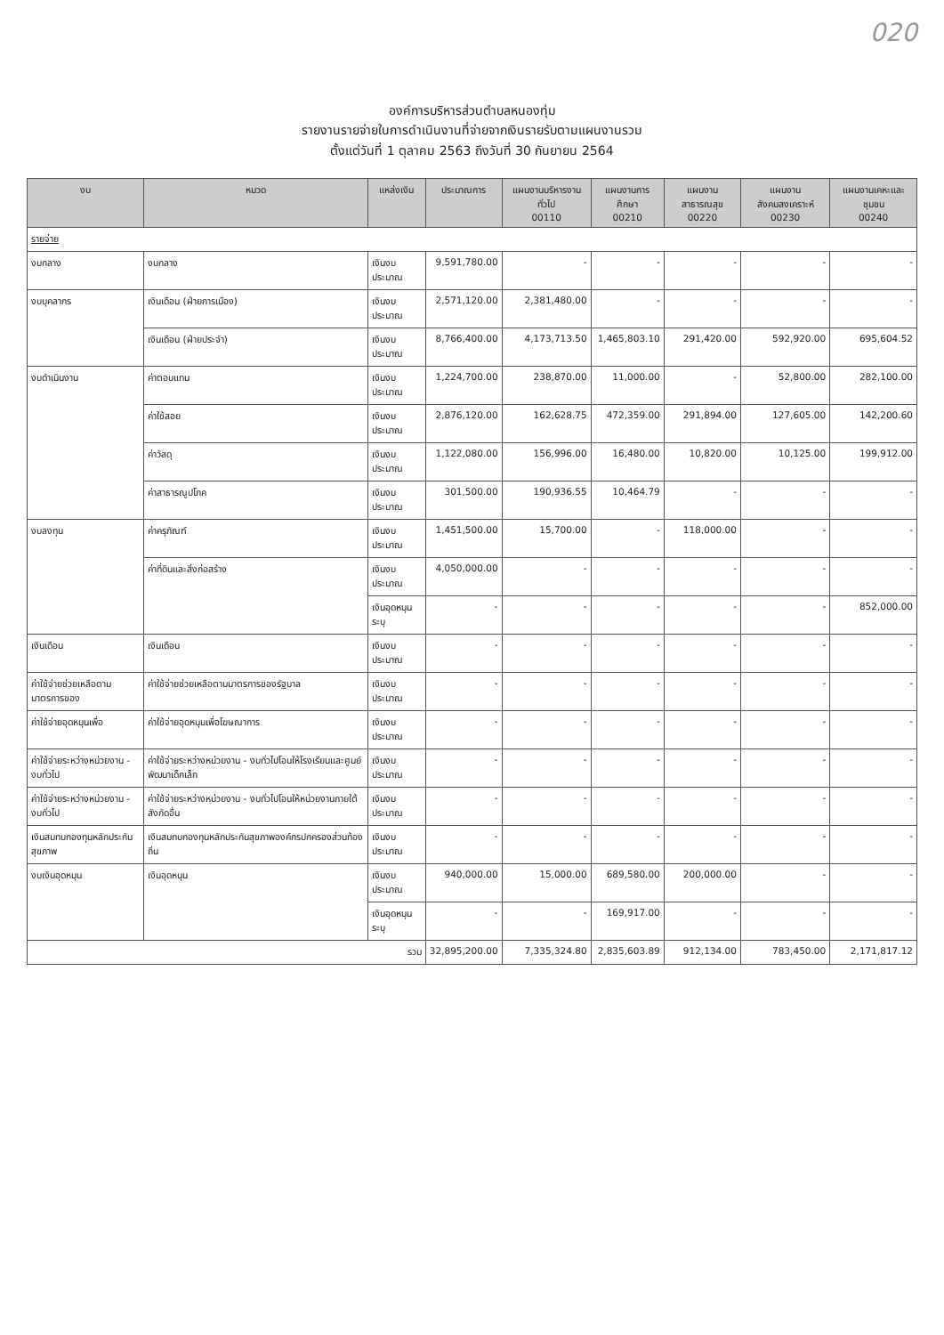020
องค์การบริหารส่วนตำบลหนองทุ่ม
รายงานรายจ่ายในการดำเนินงานที่จ่ายจากเงินรายรับตามแผนงานรวม
ตั้งแต่วันที่ 1 ตุลาคม 2563 ถึงวันที่ 30 กันยายน 2564
| งบ | หมวด | แหล่งเงิน | ประมาณการ | แผนงานบริหารงานทั่วไป 00110 | แผนงานการศึกษา 00210 | แผนงานสาธารณสุข 00220 | แผนงานสังคมสงเคราะห์ 00230 | แผนงานเคหะและชุมชน 00240 |
| --- | --- | --- | --- | --- | --- | --- | --- | --- |
| รายจ่าย | | | | | | | | |
| งบกลาง | งบกลาง | เงินงบประมาณ | 9,591,780.00 | - | - | - | - | - |
| งบบุคลากร | เงินเดือน (ฝ่ายการเมือง) | เงินงบประมาณ | 2,571,120.00 | 2,381,480.00 | - | - | - | - |
| | เงินเดือน (ฝ่ายประจำ) | เงินงบประมาณ | 8,766,400.00 | 4,173,713.50 | 1,465,803.10 | 291,420.00 | 592,920.00 | 695,604.52 |
| งบดำเนินงาน | ค่าตอบแทน | เงินงบประมาณ | 1,224,700.00 | 238,870.00 | 11,000.00 | - | 52,800.00 | 282,100.00 |
| | ค่าใช้สอย | เงินงบประมาณ | 2,876,120.00 | 162,628.75 | 472,359.00 | 291,894.00 | 127,605.00 | 142,200.60 |
| | ค่าวัสดุ | เงินงบประมาณ | 1,122,080.00 | 156,996.00 | 16,480.00 | 10,820.00 | 10,125.00 | 199,912.00 |
| | ค่าสาธารณูปโภค | เงินงบประมาณ | 301,500.00 | 190,936.55 | 10,464.79 | - | - | - |
| งบลงทุน | ค่าครุภัณฑ์ | เงินงบประมาณ | 1,451,500.00 | 15,700.00 | - | 118,000.00 | - | - |
| | ค่าที่ดินและสิ่งก่อสร้าง | เงินงบประมาณ | 4,050,000.00 | - | - | - | - | - |
| | | เงินอุดหนุนระบุ | - | - | - | - | - | 852,000.00 |
| เงินเดือน | เงินเดือน | เงินงบประมาณ | - | - | - | - | - | - |
| ค่าใช้จ่ายช่วยเหลือตามมาตรการของ | ค่าใช้จ่ายช่วยเหลือตามมาตรการของรัฐบาล | เงินงบประมาณ | - | - | - | - | - | - |
| ค่าใช้จ่ายอุดหนุนเพื่อ | ค่าใช้จ่ายอุดหนุนเพื่อโฆษณาการ | เงินงบประมาณ | - | - | - | - | - | - |
| ค่าใช้จ่ายระหว่างหน่วยงาน - งบทั่วไป | ค่าใช้จ่ายระหว่างหน่วยงาน - งบทั่วไปโอนให้โรงเรียนและศูนย์พัฒนาเด็กเล็ก | เงินงบประมาณ | - | - | - | - | - | - |
| ค่าใช้จ่ายระหว่างหน่วยงาน - งบทั่วไป | ค่าใช้จ่ายระหว่างหน่วยงาน - งบทั่วไปโอนให้หน่วยงานภายใต้สังกัดอื่น | เงินงบประมาณ | - | - | - | - | - | - |
| เงินสมทบกองทุนหลักประกันสุขภาพ | เงินสมทบกองทุนหลักประกันสุขภาพองค์กรปกครองส่วนท้องถิ่น | เงินงบประมาณ | - | - | - | - | - | - |
| งบเงินอุดหนุน | เงินอุดหนุน | เงินงบประมาณ | 940,000.00 | 15,000.00 | 689,580.00 | 200,000.00 | - | - |
| | | เงินอุดหนุนระบุ | - | - | 169,917.00 | - | - | - |
| รวม | | | 32,895,200.00 | 7,335,324.80 | 2,835,603.89 | 912,134.00 | 783,450.00 | 2,171,817.12 |